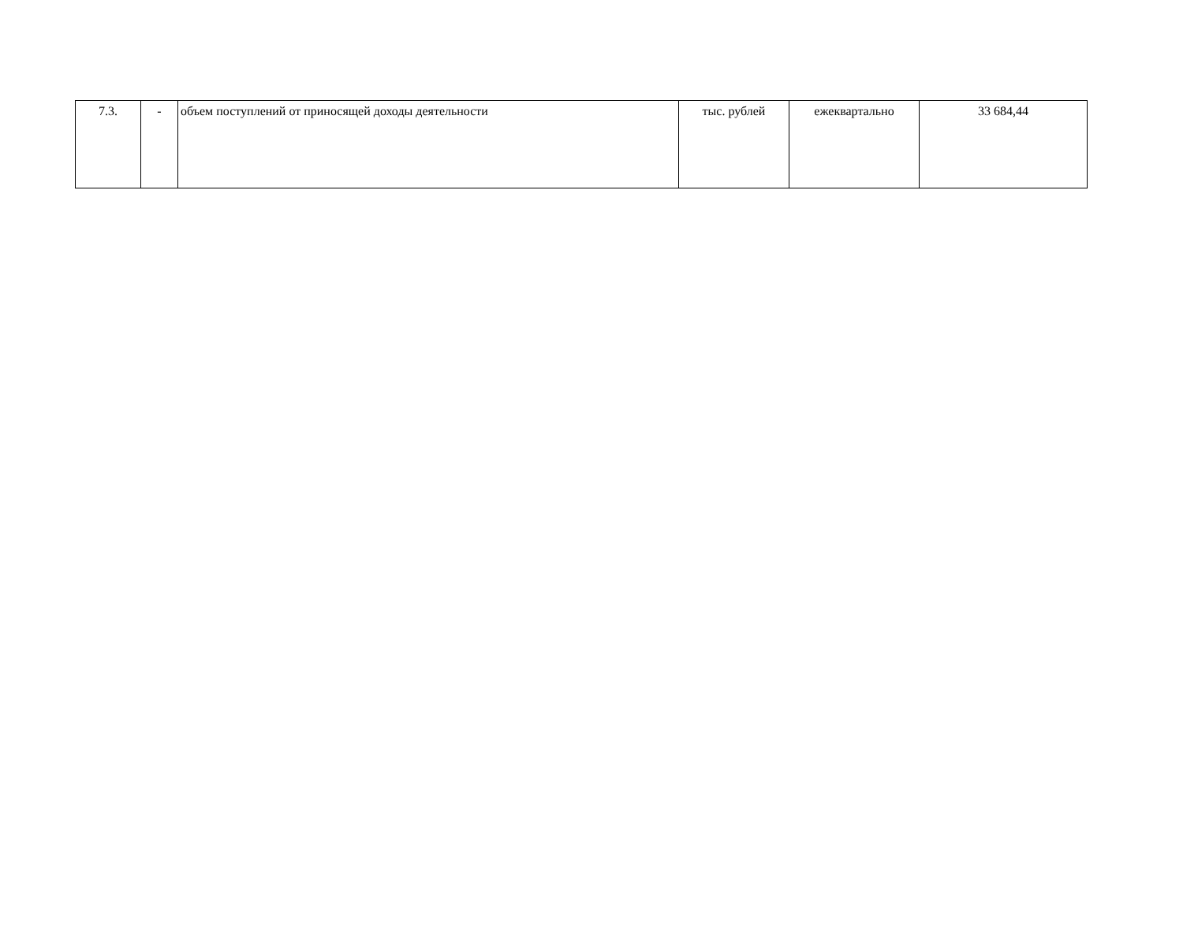| 7.3. | - | объем поступлений от приносящей доходы деятельности | тыс. рублей | ежеквартально | 33 684,44 |